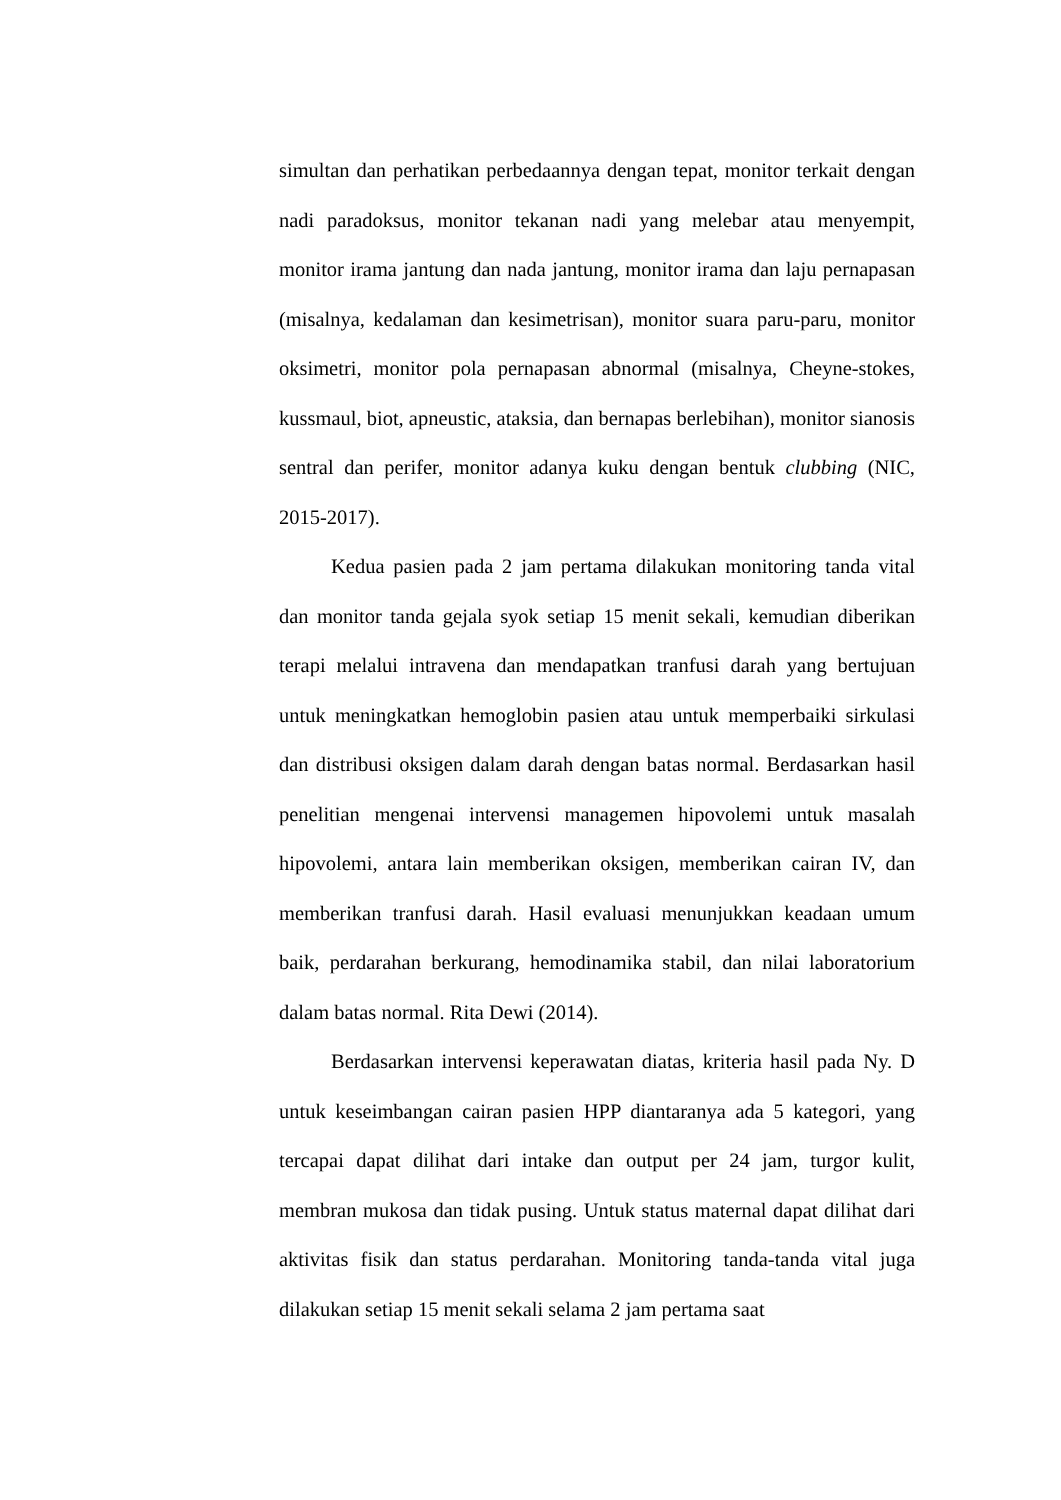simultan dan perhatikan perbedaannya dengan tepat, monitor terkait dengan nadi paradoksus, monitor tekanan nadi yang melebar atau menyempit, monitor irama jantung dan nada jantung, monitor irama dan laju pernapasan (misalnya, kedalaman dan kesimetrisan), monitor suara paru-paru, monitor oksimetri, monitor pola pernapasan abnormal (misalnya, Cheyne-stokes, kussmaul, biot, apneustic, ataksia, dan bernapas berlebihan), monitor sianosis sentral dan perifer, monitor adanya kuku dengan bentuk clubbing (NIC, 2015-2017).
Kedua pasien pada 2 jam pertama dilakukan monitoring tanda vital dan monitor tanda gejala syok setiap 15 menit sekali, kemudian diberikan terapi melalui intravena dan mendapatkan tranfusi darah yang bertujuan untuk meningkatkan hemoglobin pasien atau untuk memperbaiki sirkulasi dan distribusi oksigen dalam darah dengan batas normal. Berdasarkan hasil penelitian mengenai intervensi managemen hipovolemi untuk masalah hipovolemi, antara lain memberikan oksigen, memberikan cairan IV, dan memberikan tranfusi darah. Hasil evaluasi menunjukkan keadaan umum baik, perdarahan berkurang, hemodinamika stabil, dan nilai laboratorium dalam batas normal. Rita Dewi (2014).
Berdasarkan intervensi keperawatan diatas, kriteria hasil pada Ny. D untuk keseimbangan cairan pasien HPP diantaranya ada 5 kategori, yang tercapai dapat dilihat dari intake dan output per 24 jam, turgor kulit, membran mukosa dan tidak pusing. Untuk status maternal dapat dilihat dari aktivitas fisik dan status perdarahan. Monitoring tanda-tanda vital juga dilakukan setiap 15 menit sekali selama 2 jam pertama saat